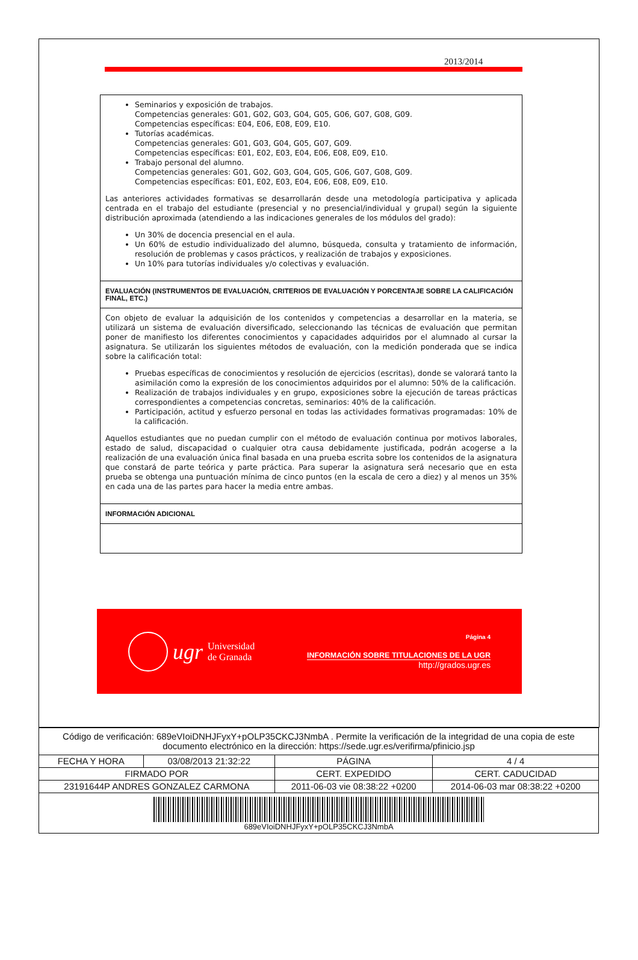2013/2014
Seminarios y exposición de trabajos.
Competencias generales: G01, G02, G03, G04, G05, G06, G07, G08, G09.
Competencias específicas: E04, E06, E08, E09, E10.
Tutorías académicas.
Competencias generales: G01, G03, G04, G05, G07, G09.
Competencias específicas: E01, E02, E03, E04, E06, E08, E09, E10.
Trabajo personal del alumno.
Competencias generales: G01, G02, G03, G04, G05, G06, G07, G08, G09.
Competencias específicas: E01, E02, E03, E04, E06, E08, E09, E10.
Las anteriores actividades formativas se desarrollarán desde una metodología participativa y aplicada centrada en el trabajo del estudiante (presencial y no presencial/individual y grupal) según la siguiente distribución aproximada (atendiendo a las indicaciones generales de los módulos del grado):
Un 30% de docencia presencial en el aula.
Un 60% de estudio individualizado del alumno, búsqueda, consulta y tratamiento de información, resolución de problemas y casos prácticos, y realización de trabajos y exposiciones.
Un 10% para tutorías individuales y/o colectivas y evaluación.
EVALUACIÓN (INSTRUMENTOS DE EVALUACIÓN, CRITERIOS DE EVALUACIÓN Y PORCENTAJE SOBRE LA CALIFICACIÓN FINAL, ETC.)
Con objeto de evaluar la adquisición de los contenidos y competencias a desarrollar en la materia, se utilizará un sistema de evaluación diversificado, seleccionando las técnicas de evaluación que permitan poner de manifiesto los diferentes conocimientos y capacidades adquiridos por el alumnado al cursar la asignatura. Se utilizarán los siguientes métodos de evaluación, con la medición ponderada que se indica sobre la calificación total:
Pruebas específicas de conocimientos y resolución de ejercicios (escritas), donde se valorará tanto la asimilación como la expresión de los conocimientos adquiridos por el alumno: 50% de la calificación.
Realización de trabajos individuales y en grupo, exposiciones sobre la ejecución de tareas prácticas correspondientes a competencias concretas, seminarios: 40% de la calificación.
Participación, actitud y esfuerzo personal en todas las actividades formativas programadas: 10% de la calificación.
Aquellos estudiantes que no puedan cumplir con el método de evaluación continua por motivos laborales, estado de salud, discapacidad o cualquier otra causa debidamente justificada, podrán acogerse a la realización de una evaluación única final basada en una prueba escrita sobre los contenidos de la asignatura que constará de parte teórica y parte práctica. Para superar la asignatura será necesario que en esta prueba se obtenga una puntuación mínima de cinco puntos (en la escala de cero a diez) y al menos un 35% en cada una de las partes para hacer la media entre ambas.
INFORMACIÓN ADICIONAL
ugr Universidad
de Granada
Página 4
INFORMACIÓN SOBRE TITULACIONES DE LA UGR
http://grados.ugr.es
| Código de verificación: 689eVIoiDNHJFyxY+pOLP35CKCJ3NmbA . Permite la verificación de la integridad de una copia de este documento electrónico en la dirección: https://sede.ugr.es/verifirma/pfinicio.jsp | | | |
| FECHA Y HORA | 03/08/2013 21:32:22 | PÁGINA | 4 / 4 |
| FIRMADO POR | | CERT. EXPEDIDO | CERT. CADUCIDAD |
| 23191644P ANDRES GONZALEZ CARMONA | | 2011-06-03 vie 08:38:22 +0200 | 2014-06-03 mar 08:38:22 +0200 |
| 689eVIoiDNHJFyxY+pOLP35CKCJ3NmbA | | | |